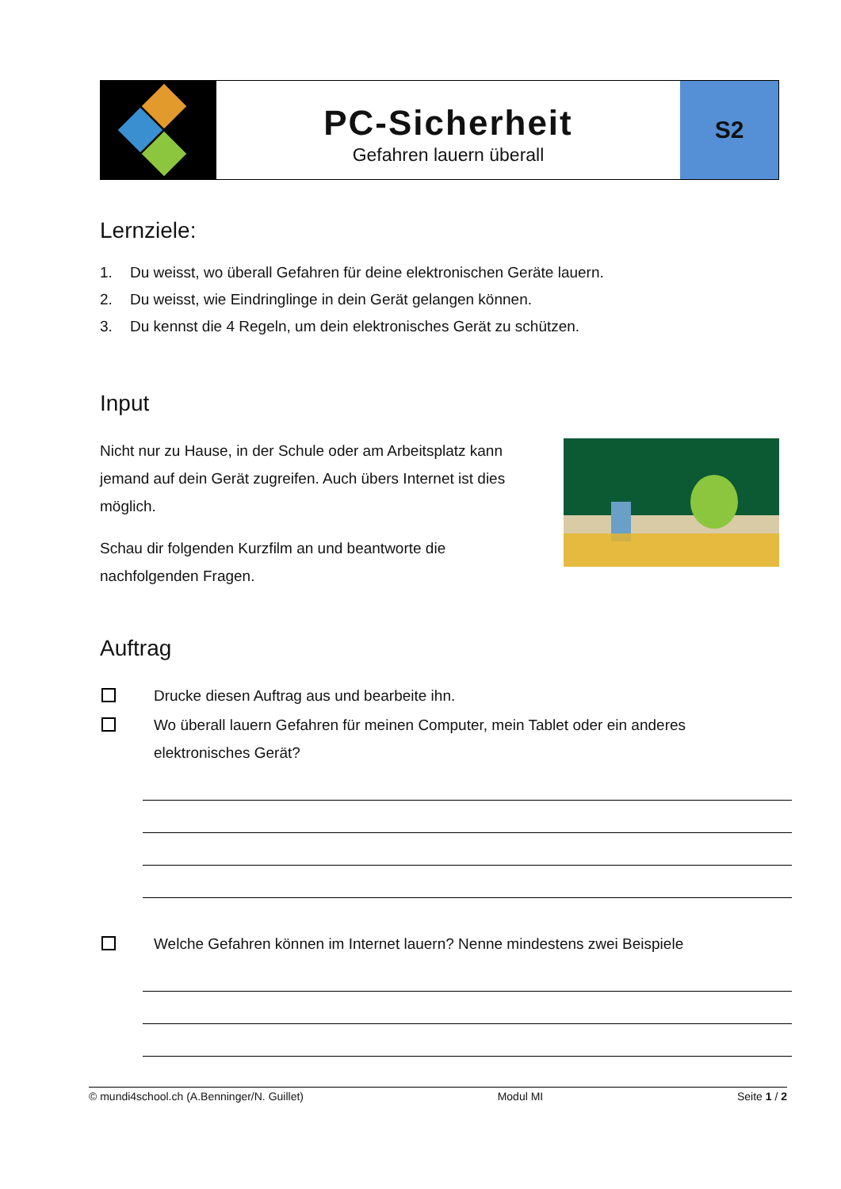PC-Sicherheit
Gefahren lauern überall
S2
Lernziele:
1. Du weisst, wo überall Gefahren für deine elektronischen Geräte lauern.
2. Du weisst, wie Eindringlinge in dein Gerät gelangen können.
3. Du kennst die 4 Regeln, um dein elektronisches Gerät zu schützen.
Input
Nicht nur zu Hause, in der Schule oder am Arbeitsplatz kann jemand auf dein Gerät zugreifen. Auch übers Internet ist dies möglich.
Schau dir folgenden Kurzfilm an und beantworte die nachfolgenden Fragen.
Auftrag
Drucke diesen Auftrag aus und bearbeite ihn.
Wo überall lauern Gefahren für meinen Computer, mein Tablet oder ein anderes elektronisches Gerät?
Welche Gefahren können im Internet lauern? Nenne mindestens zwei Beispiele
© mundi4school.ch (A.Benninger/N. Guillet) Modul MI Seite 1 / 2